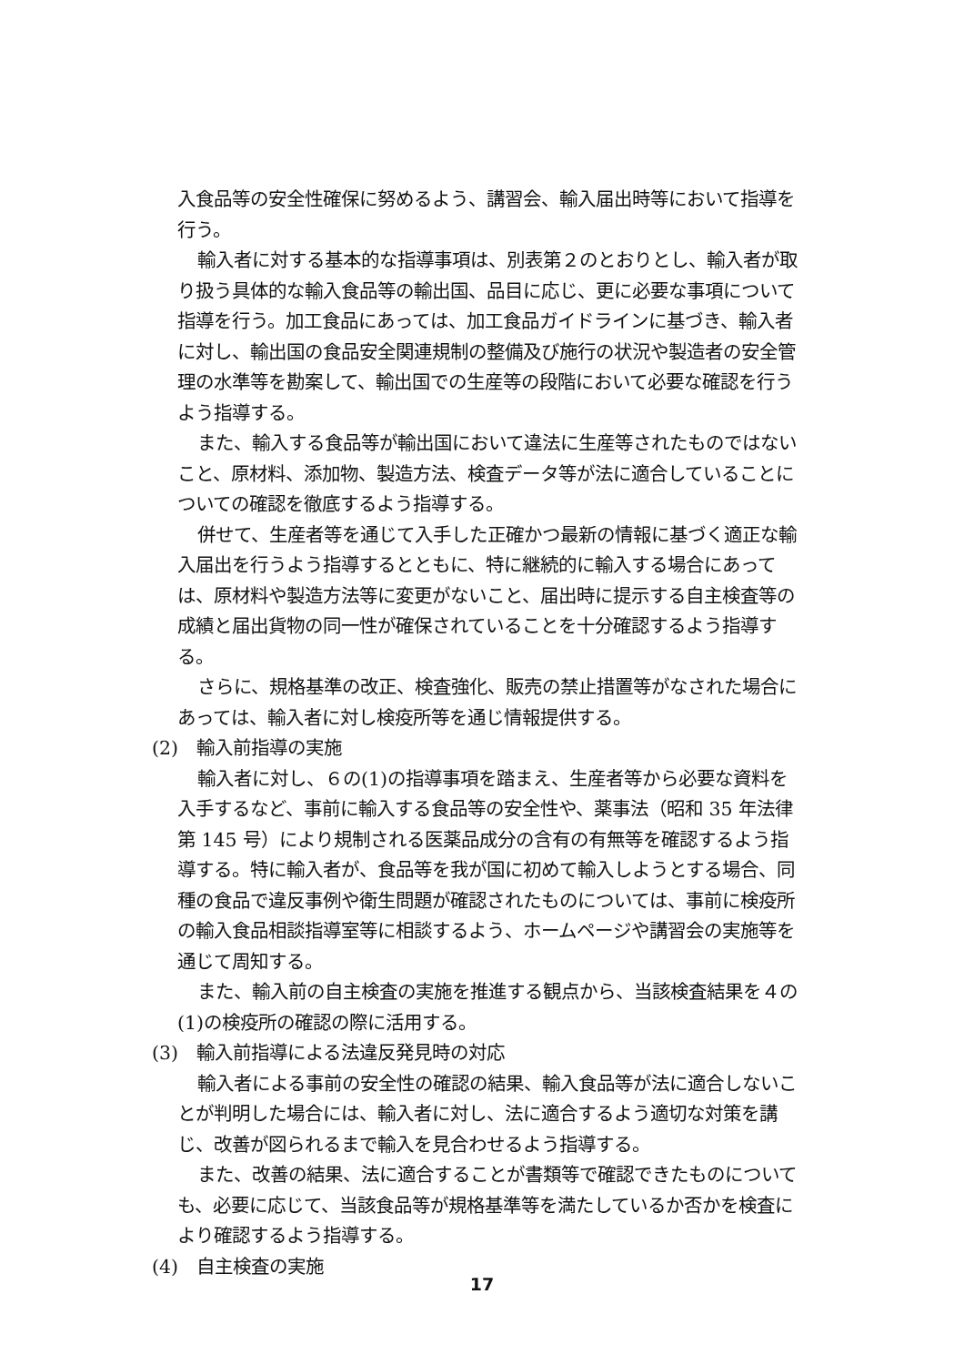入食品等の安全性確保に努めるよう、講習会、輸入届出時等において指導を行う。
輸入者に対する基本的な指導事項は、別表第２のとおりとし、輸入者が取り扱う具体的な輸入食品等の輸出国、品目に応じ、更に必要な事項について指導を行う。加工食品にあっては、加工食品ガイドラインに基づき、輸入者に対し、輸出国の食品安全関連規制の整備及び施行の状況や製造者の安全管理の水準等を勘案して、輸出国での生産等の段階において必要な確認を行うよう指導する。
また、輸入する食品等が輸出国において違法に生産等されたものではないこと、原材料、添加物、製造方法、検査データ等が法に適合していることについての確認を徹底するよう指導する。
併せて、生産者等を通じて入手した正確かつ最新の情報に基づく適正な輸入届出を行うよう指導するとともに、特に継続的に輸入する場合にあっては、原材料や製造方法等に変更がないこと、届出時に提示する自主検査等の成績と届出貨物の同一性が確保されていることを十分確認するよう指導する。
さらに、規格基準の改正、検査強化、販売の禁止措置等がなされた場合にあっては、輸入者に対し検疫所等を通じ情報提供する。
(2)　輸入前指導の実施
輸入者に対し、６の(1)の指導事項を踏まえ、生産者等から必要な資料を入手するなど、事前に輸入する食品等の安全性や、薬事法（昭和 35 年法律第 145 号）により規制される医薬品成分の含有の有無等を確認するよう指導する。特に輸入者が、食品等を我が国に初めて輸入しようとする場合、同種の食品で違反事例や衛生問題が確認されたものについては、事前に検疫所の輸入食品相談指導室等に相談するよう、ホームページや講習会の実施等を通じて周知する。
また、輸入前の自主検査の実施を推進する観点から、当該検査結果を４の(1)の検疫所の確認の際に活用する。
(3)　輸入前指導による法違反発見時の対応
輸入者による事前の安全性の確認の結果、輸入食品等が法に適合しないことが判明した場合には、輸入者に対し、法に適合するよう適切な対策を講じ、改善が図られるまで輸入を見合わせるよう指導する。
また、改善の結果、法に適合することが書類等で確認できたものについても、必要に応じて、当該食品等が規格基準等を満たしているか否かを検査により確認するよう指導する。
(4)　自主検査の実施
17